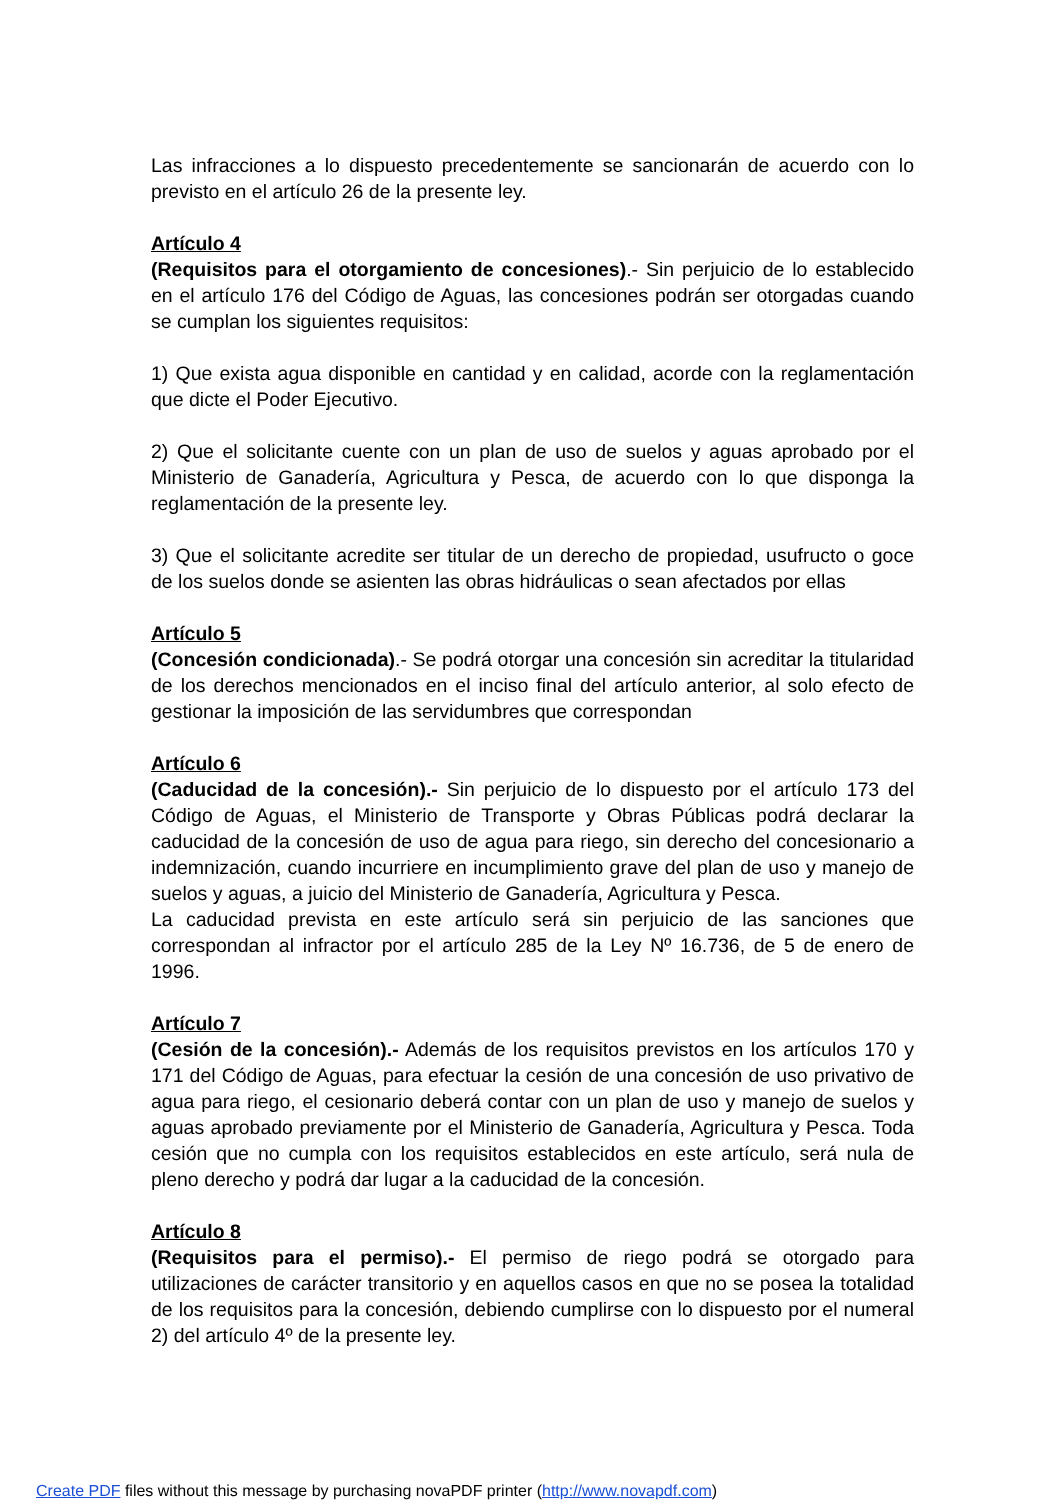Las infracciones a lo dispuesto precedentemente se sancionarán de acuerdo con lo previsto en el artículo 26 de la presente ley.
Artículo 4
(Requisitos para el otorgamiento de concesiones).- Sin perjuicio de lo establecido en el artículo 176 del Código de Aguas, las concesiones podrán ser otorgadas cuando se cumplan los siguientes requisitos:
1) Que exista agua disponible en cantidad y en calidad, acorde con la reglamentación que dicte el Poder Ejecutivo.
2) Que el solicitante cuente con un plan de uso de suelos y aguas aprobado por el Ministerio de Ganadería, Agricultura y Pesca, de acuerdo con lo que disponga la reglamentación de la presente ley.
3) Que el solicitante acredite ser titular de un derecho de propiedad, usufructo o goce de los suelos donde se asienten las obras hidráulicas o sean afectados por ellas
Artículo 5
(Concesión condicionada).- Se podrá otorgar una concesión sin acreditar la titularidad de los derechos mencionados en el inciso final del artículo anterior, al solo efecto de gestionar la imposición de las servidumbres que correspondan
Artículo 6
(Caducidad de la concesión).- Sin perjuicio de lo dispuesto por el artículo 173 del Código de Aguas, el Ministerio de Transporte y Obras Públicas podrá declarar la caducidad de la concesión de uso de agua para riego, sin derecho del concesionario a indemnización, cuando incurriere en incumplimiento grave del plan de uso y manejo de suelos y aguas, a juicio del Ministerio de Ganadería, Agricultura y Pesca.
La caducidad prevista en este artículo será sin perjuicio de las sanciones que correspondan al infractor por el artículo 285 de la Ley Nº 16.736, de 5 de enero de 1996.
Artículo 7
(Cesión de la concesión).- Además de los requisitos previstos en los artículos 170 y 171 del Código de Aguas, para efectuar la cesión de una concesión de uso privativo de agua para riego, el cesionario deberá contar con un plan de uso y manejo de suelos y aguas aprobado previamente por el Ministerio de Ganadería, Agricultura y Pesca. Toda cesión que no cumpla con los requisitos establecidos en este artículo, será nula de pleno derecho y podrá dar lugar a la caducidad de la concesión.
Artículo 8
(Requisitos para el permiso).- El permiso de riego podrá se otorgado para utilizaciones de carácter transitorio y en aquellos casos en que no se posea la totalidad de los requisitos para la concesión, debiendo cumplirse con lo dispuesto por el numeral 2) del artículo 4º de la presente ley.
Create PDF files without this message by purchasing novaPDF printer (http://www.novapdf.com)